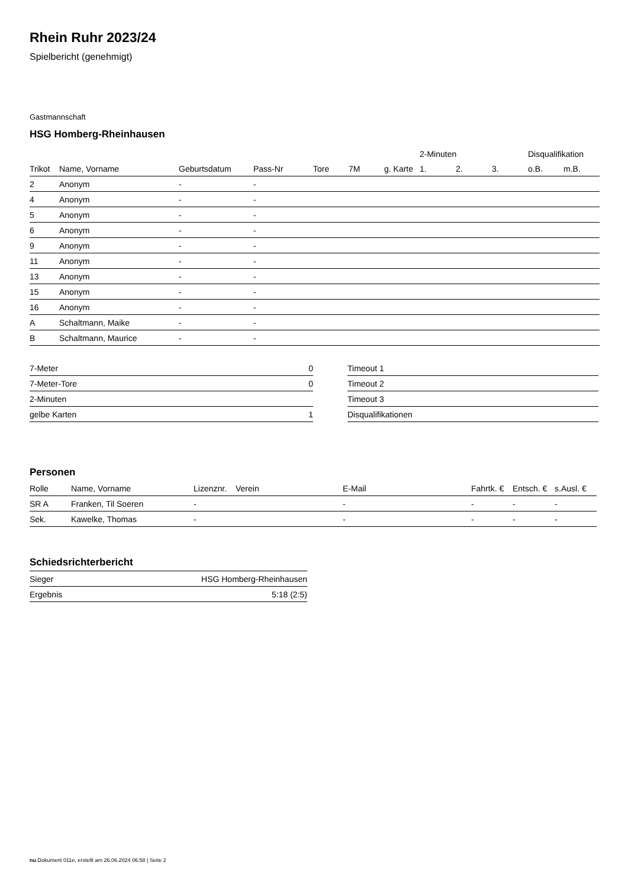Rhein Ruhr 2023/24
Spielbericht (genehmigt)
Gastmannschaft
HSG Homberg-Rheinhausen
| | | | | | | | 2-Minuten | | | Disqualifikation | |
| --- | --- | --- | --- | --- | --- | --- | --- | --- | --- | --- | --- |
| Trikot | Name, Vorname | Geburtsdatum | Pass-Nr | Tore | 7M | g. Karte | 1. | 2. | 3. | o.B. | m.B. |
| 2 | Anonym | - | - | | | | | | | | |
| 4 | Anonym | - | - | | | | | | | | |
| 5 | Anonym | - | - | | | | | | | | |
| 6 | Anonym | - | - | | | | | | | | |
| 9 | Anonym | - | - | | | | | | | | |
| 11 | Anonym | - | - | | | | | | | | |
| 13 | Anonym | - | - | | | | | | | | |
| 15 | Anonym | - | - | | | | | | | | |
| 16 | Anonym | - | - | | | | | | | | |
| A | Schaltmann, Maike | - | - | | | | | | | | |
| B | Schaltmann, Maurice | - | - | | | | | | | | |
| 7-Meter | 0 |
| 7-Meter-Tore | 0 |
| 2-Minuten | |
| gelbe Karten | 1 |
| Timeout 1 |
| Timeout 2 |
| Timeout 3 |
| Disqualifikationen |
Personen
| Rolle | Name, Vorname | Lizenznr. | Verein | E-Mail | Fahrtk. € | Entsch. € | s.Ausl. € |
| --- | --- | --- | --- | --- | --- | --- | --- |
| SR A | Franken, Til Soeren | - | | - | - | - | - |
| Sek. | Kawelke, Thomas | - | | - | - | - | - |
Schiedsrichterbericht
| Sieger | HSG Homberg-Rheinhausen |
| Ergebnis | 5:18 (2:5) |
nu.Dokument 011e, erstellt am 26.06.2024 06:58 | Seite 2